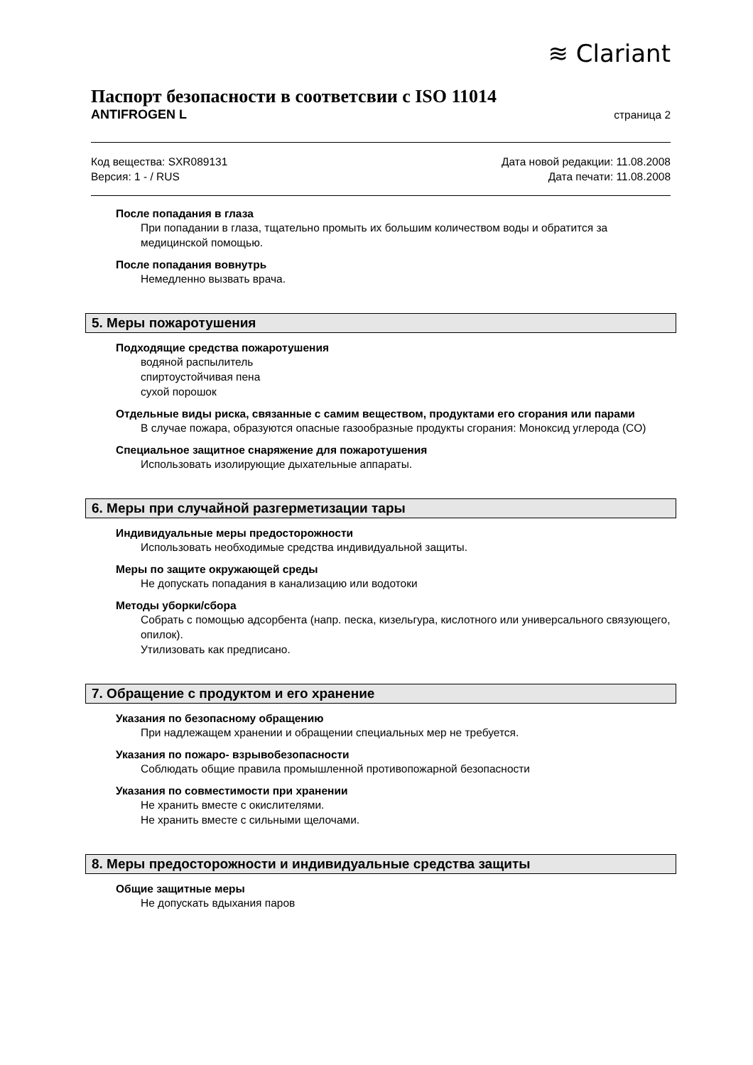≋ Clariant
Паспорт безопасности в соответсвии с ISO 11014
ANTIFROGEN L страница 2
Код вещества: SXR089131
Версия: 1 - / RUS
Дата новой редакции: 11.08.2008
Дата печати: 11.08.2008
После попадания в глаза
При попадании в глаза, тщательно промыть их большим количеством воды и обратится за медицинской помощью.
После попадания вовнутрь
Немедленно вызвать врача.
5. Меры пожаротушения
Подходящие средства пожаротушения
водяной распылитель
спиртоустойчивая пена
сухой порошок
Отдельные виды риска, связанные с самим веществом, продуктами его сгорания или парами
В случае пожара, образуются опасные газообразные продукты сгорания: Моноксид углерода (CO)
Специальное защитное снаряжение для пожаротушения
Использовать изолирующие дыхательные аппараты.
6. Меры при случайной разгерметизации тары
Индивидуальные меры предосторожности
Использовать необходимые средства индивидуальной защиты.
Меры по защите окружающей среды
Не допускать попадания в канализацию или водотоки
Методы уборки/сбора
Собрать с помощью адсорбента (напр. песка, кизельгура, кислотного или универсального связующего, опилок).
Утилизовать как предписано.
7. Обращение с продуктом и его хранение
Указания по безопасному обращению
При надлежащем хранении и обращении специальных мер не требуется.
Указания по пожаро- взрывобезопасности
Соблюдать общие правила промышленной противопожарной безопасности
Указания по совместимости при хранении
Не хранить вместе с окислителями.
Не хранить вместе с сильными щелочами.
8. Меры предосторожности и индивидуальные средства защиты
Общие защитные меры
Не допускать вдыхания паров